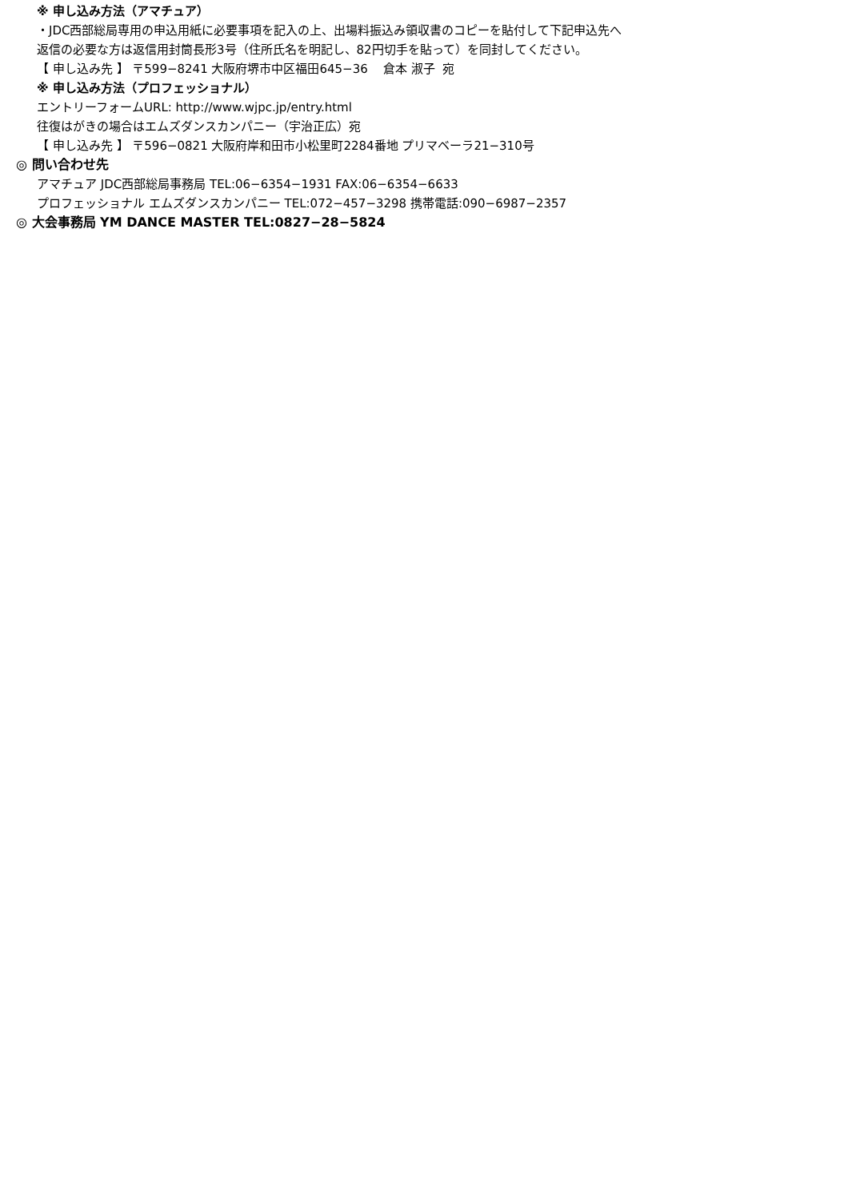※ 申し込み方法（アマチュア）
・JDC西部総局専用の申込用紙に必要事項を記入の上、出場料振込み領収書のコピーを貼付して下記申込先へ
返信の必要な方は返信用封筒長形3号（住所氏名を明記し、82円切手を貼って）を同封してください。
【 申し込み先 】 〒599−8241 大阪府堺市中区福田645−36 倉本 淑子 宛
※ 申し込み方法（プロフェッショナル）
エントリーフォームURL: http://www.wjpc.jp/entry.html
往復はがきの場合はエムズダンスカンパニー（宇治正広）宛
【 申し込み先 】 〒596−0821 大阪府岸和田市小松里町2284番地 プリマベーラ21−310号
◎ 問い合わせ先
アマチュア JDC西部総局事務局 TEL:06−6354−1931 FAX:06−6354−6633
プロフェッショナル エムズダンスカンパニー TEL:072−457−3298 携帯電話:090−6987−2357
◎ 大会事務局 YM DANCE MASTER TEL:0827−28−5824